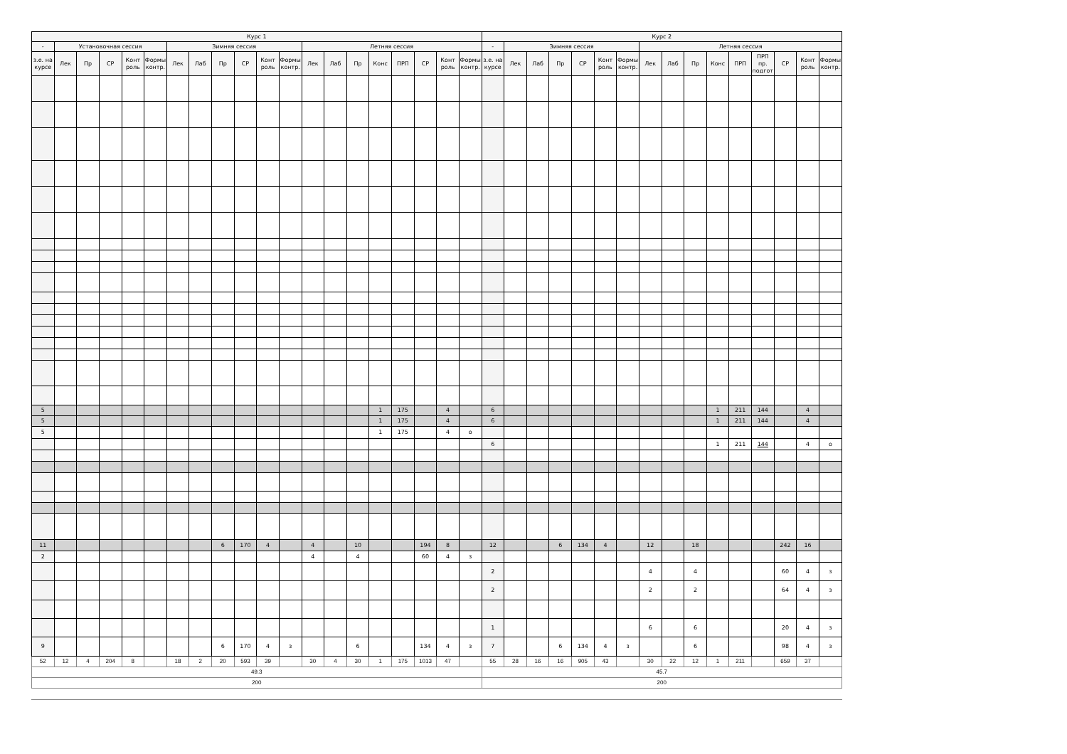| Курс 1 | | | | | | | | | | | | | | | | | | | | Курс 2 | | | | | | | | | | | | | | | |
| --- | --- | --- | --- | --- | --- | --- | --- | --- | --- | --- | --- | --- | --- | --- | --- | --- | --- | --- | --- | --- | --- | --- | --- | --- | --- | --- | --- | --- | --- | --- | --- | --- | --- | --- | --- |
| - | Установочная сессия | | | | | Зимняя сессия | | | | | | Летняя сессия | | | | | | | | - | Зимняя сессия | | | | | | Летняя сессия | | | | | | | | |
| з.е. на курсе | Лек | Пр | СР | Конт роль | Формы контр. | Лек | Лаб | Пр | СР | Конт роль | Формы контр. | Лек | Лаб | Пр | Конс | ПРП | СР | Конт роль | Формы контр. | з.е. на курсе | Лек | Лаб | Пр | СР | Конт роль | Формы контр. | Лек | Лаб | Пр | Конс | ПРП | ПРП пр. подгот | СР | Конт роль | Формы контр. |
| 5 | | | | | | | | | | | | | | | 1 | 175 | | 4 | | 6 | | | | | | | | | | 1 | 211 | 144 | | 4 | |
| 5 | | | | | | | | | | | | | | | 1 | 175 | | 4 | | 6 | | | | | | | | | | 1 | 211 | 144 | | 4 | |
| 5 | | | | | | | | | | | | | | | 1 | 175 | | 4 | о | | | | | | | | | | | | | | | | |
| | | | | | | | | | | | | | | | | | | | | 6 | | | | | | | | | | 1 | 211 | 144 | | 4 | о |
| 11 | | | | | | | | 6 | 170 | 4 | | 4 | | 10 | | | 194 | 8 | | 12 | | | 6 | 134 | 4 | | 12 | | 18 | | | | 242 | 16 | |
| 2 | | | | | | | | | | | | 4 | | 4 | | | 60 | 4 | з | | | | | | | | | | | | | | | | |
| | | | | | | | | | | | | | | | | | | | | 2 | | | | | | | 4 | | 4 | | | | 60 | 4 | з |
| | | | | | | | | | | | | | | | | | | | | 2 | | | | | | | 2 | | 2 | | | | 64 | 4 | з |
| | | | | | | | | | | | | | | | | | | | | 1 | | | | | | | 6 | | 6 | | | | 20 | 4 | з |
| 9 | | | | | | | | 6 | 170 | 4 | з | | | 6 | | | 134 | 4 | з | 7 | | | 6 | 134 | 4 | з | | | 6 | | | | 98 | 4 | з |
| 52 | 12 | 4 | 204 | 8 | | 18 | 2 | 20 | 593 | 39 | | 30 | 4 | 30 | 1 | 175 | 1013 | 47 | | 55 | 28 | 16 | 16 | 905 | 43 | | 30 | 22 | 12 | 1 | 211 | | 659 | 37 | |
| 49.3 | | | | | | | | | | | | | | | | | | | | 45.7 | | | | | | | | | | | | | | | |
| 200 | | | | | | | | | | | | | | | | | | | | 200 | | | | | | | | | | | | | | | |